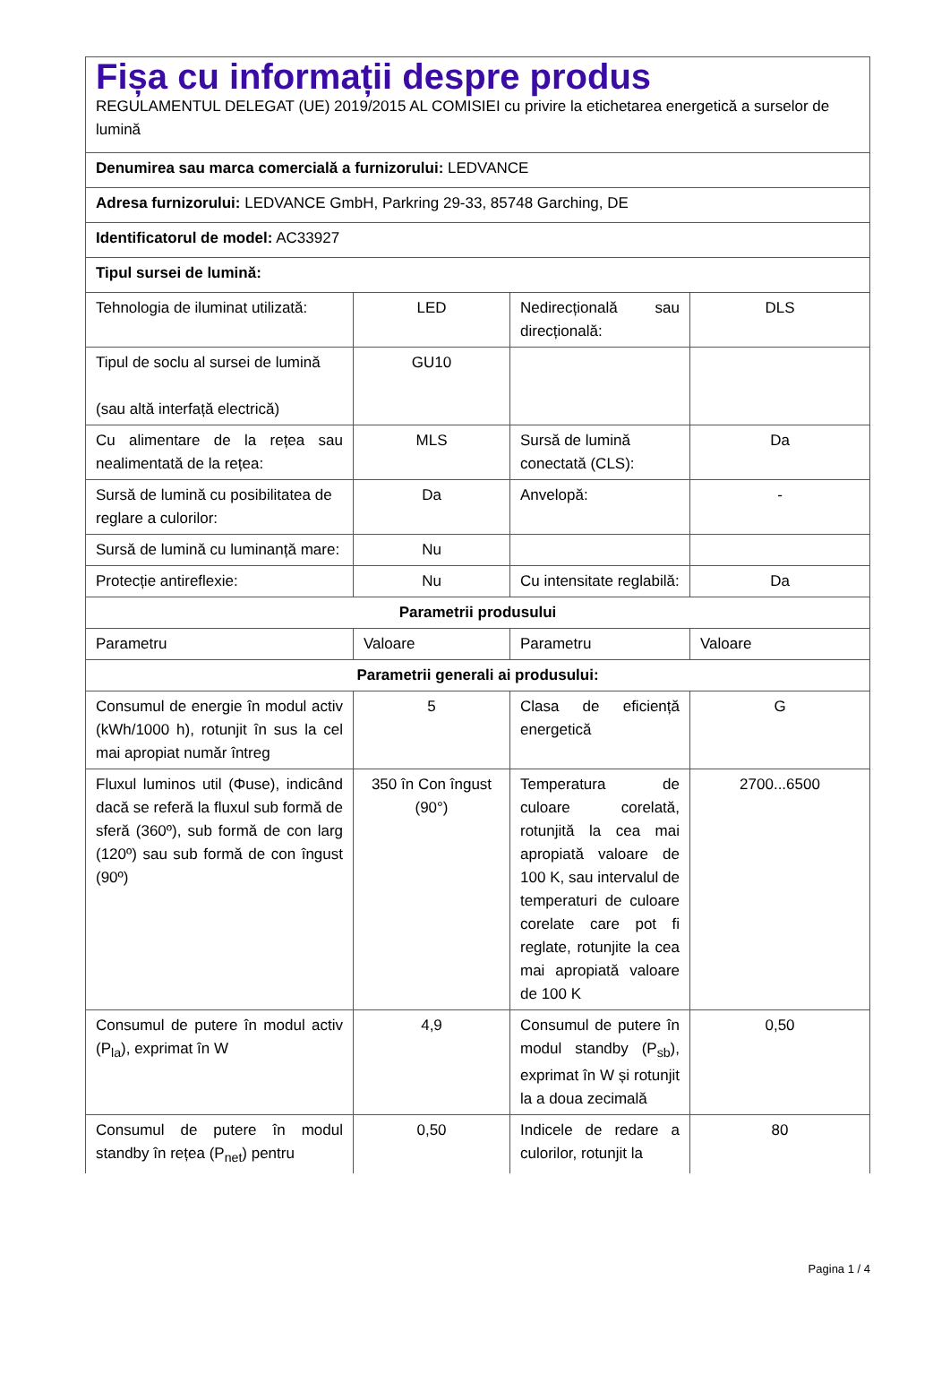| Fișa cu informații despre produs REGULAMENTUL DELEGAT (UE) 2019/2015 AL COMISIEI cu privire la etichetarea energetică a surselor de lumină | | | |
| Denumirea sau marca comercială a furnizorului: LEDVANCE | | | |
| Adresa furnizorului: LEDVANCE GmbH, Parkring 29-33, 85748 Garching, DE | | | |
| Identificatorul de model: AC33927 | | | |
| Tipul sursei de lumină: | | | |
| Tehnologia de iluminat utilizată: | LED | Nedirecțională sau direcțională: | DLS |
| Tipul de soclu al sursei de lumină (sau altă interfață electrică) | GU10 | | |
| Cu alimentare de la rețea sau nealimentată de la rețea: | MLS | Sursă de lumină conectată (CLS): | Da |
| Sursă de lumină cu posibilitatea de reglare a culorilor: | Da | Anvelopă: | - |
| Sursă de lumină cu luminanță mare: | Nu | | |
| Protecție antireflexie: | Nu | Cu intensitate reglabilă: | Da |
| Parametrii produsului | | | |
| Parametru | Valoare | Parametru | Valoare |
| Parametrii generali ai produsului: | | | |
| Consumul de energie în modul activ (kWh/1000 h), rotunjit în sus la cel mai apropiat număr întreg | 5 | Clasa de eficiență energetică | G |
| Fluxul luminos util (Φuse), indicând dacă se referă la fluxul sub formă de sferă (360º), sub formă de con larg (120º) sau sub formă de con îngust (90º) | 350 în Con îngust (90°) | Temperatura de culoare corelată, rotunjită la cea mai apropiată valoare de 100 K, sau intervalul de temperaturi de culoare corelate care pot fi reglate, rotunjite la cea mai apropiată valoare de 100 K | 2700...6500 |
| Consumul de putere în modul activ (P<sub>la</sub>), exprimat în W | 4,9 | Consumul de putere în modul standby (P<sub>sb</sub>), exprimat în W și rotunjit la a doua zecimală | 0,50 |
| Consumul de putere în modul standby în rețea (P<sub>net</sub>) pentru | 0,50 | Indicele de redare a culorilor, rotunjit la | 80 |
Pagina 1 / 4